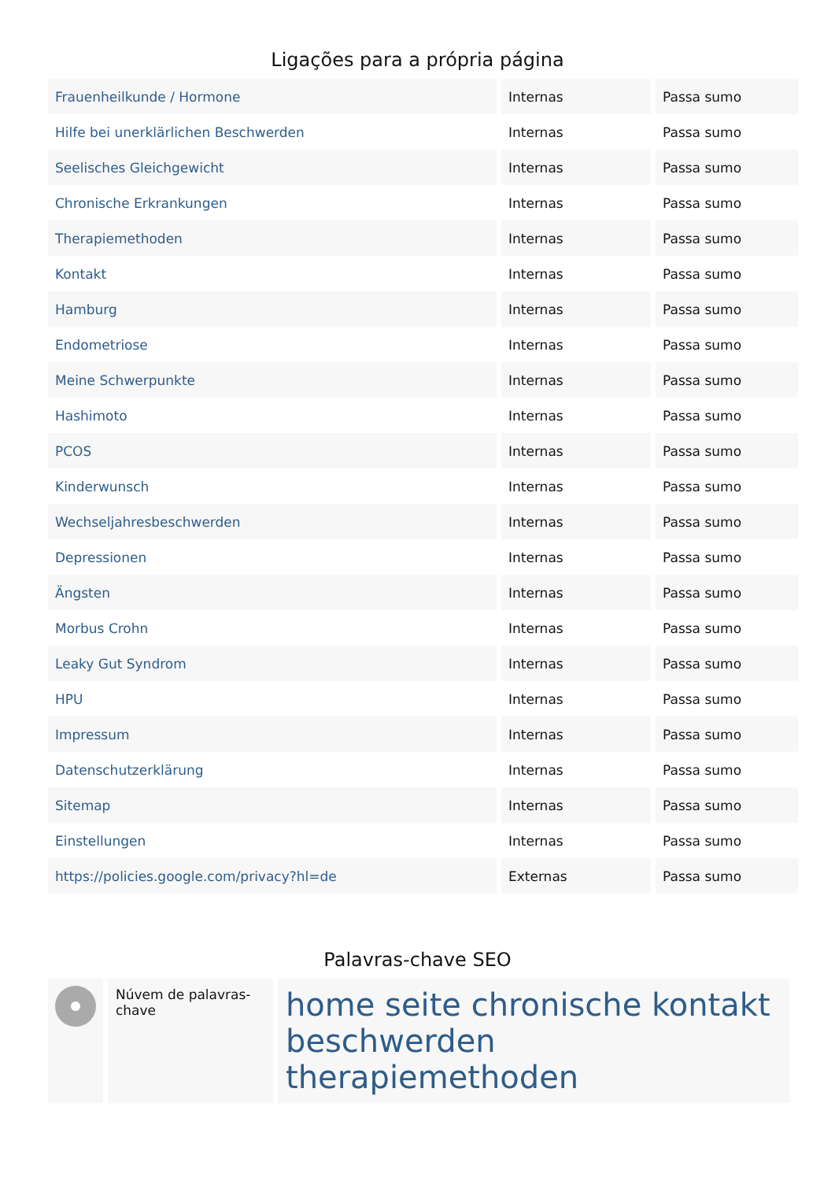Ligações para a própria página
| Frauenheilkunde / Hormone | Internas | Passa sumo |
| Hilfe bei unerklärlichen Beschwerden | Internas | Passa sumo |
| Seelisches Gleichgewicht | Internas | Passa sumo |
| Chronische Erkrankungen | Internas | Passa sumo |
| Therapiemethoden | Internas | Passa sumo |
| Kontakt | Internas | Passa sumo |
| Hamburg | Internas | Passa sumo |
| Endometriose | Internas | Passa sumo |
| Meine Schwerpunkte | Internas | Passa sumo |
| Hashimoto | Internas | Passa sumo |
| PCOS | Internas | Passa sumo |
| Kinderwunsch | Internas | Passa sumo |
| Wechseljahresbeschwerden | Internas | Passa sumo |
| Depressionen | Internas | Passa sumo |
| Ängsten | Internas | Passa sumo |
| Morbus Crohn | Internas | Passa sumo |
| Leaky Gut Syndrom | Internas | Passa sumo |
| HPU | Internas | Passa sumo |
| Impressum | Internas | Passa sumo |
| Datenschutzerklärung | Internas | Passa sumo |
| Sitemap | Internas | Passa sumo |
| Einstellungen | Internas | Passa sumo |
| https://policies.google.com/privacy?hl=de | Externas | Passa sumo |
Palavras-chave SEO
| | Núvem de palavras-chave | home seite chronische kontakt beschwerden therapiemethoden |